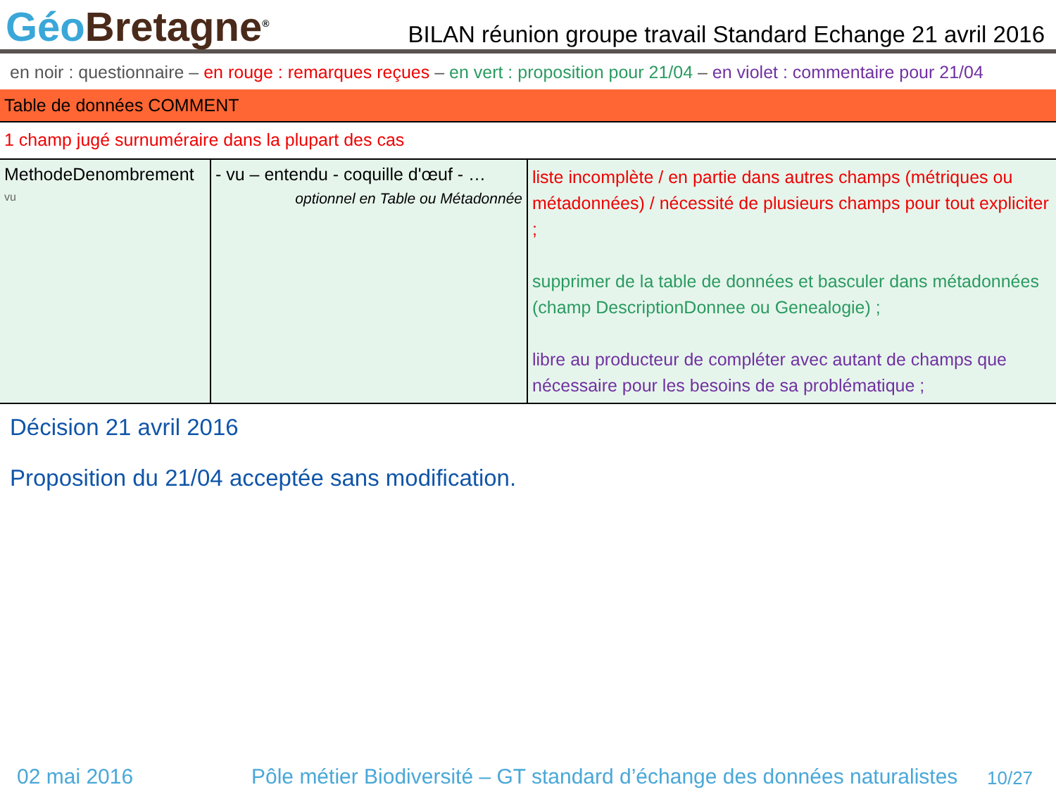Géo Bretagne<sup>®</sup>
BILAN réunion groupe travail Standard Echange 21 avril 2016
en noir : questionnaire – en rouge : remarques reçues – en vert : proposition pour 21/04 – en violet : commentaire pour 21/04
Table de données COMMENT
1 champ jugé surnuméraire dans la plupart des cas
| MethodeDenombrement vu | - vu – entendu - coquille d'œuf - … optionnel en Table ou Métadonnée | liste incomplète / en partie dans autres champs (métriques ou métadonnées) / nécessité de plusieurs champs pour tout expliciter ; supprimer de la table de données et basculer dans métadonnées (champ DescriptionDonnee ou Genealogie) ; libre au producteur de compléter avec autant de champs que nécessaire pour les besoins de sa problématique ; |
Décision 21 avril 2016
Proposition du 21/04 acceptée sans modification.
02 mai 2016 Pôle métier Biodiversité – GT standard d’échange des données naturalistes 10/27